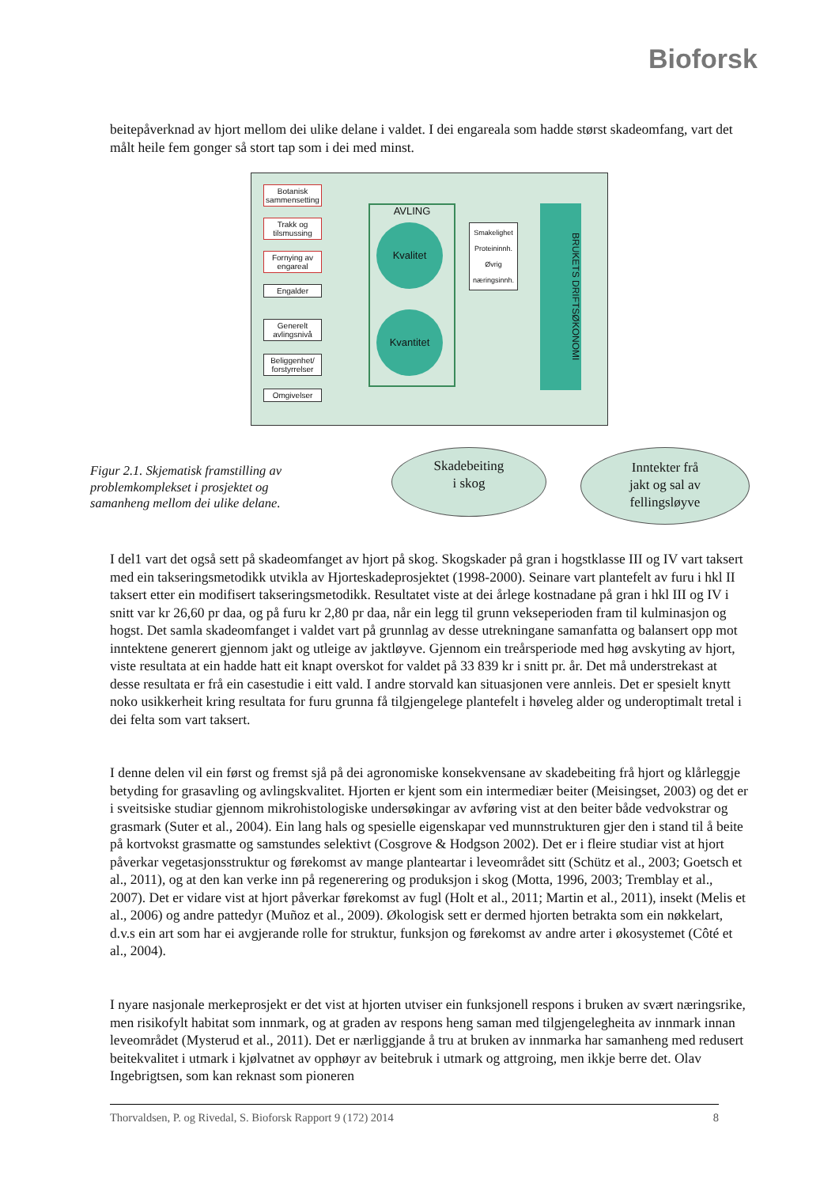Bioforsk
beitepåverknad av hjort mellom dei ulike delane i valdet. I dei engareala som hadde størst skadeomfang, vart det målt heile fem gonger så stort tap som i dei med minst.
Botanisk sammensetting
Trakk og tilsmussing
Fornying av engareal
Engalder
Generelt avlingsnivå
Beliggenhet/ forstyrrelser
Omgivelser
AVLING
Kvalitet
Kvantitet
Smakelighet
Proteininnh.
Øvrig næringsinnh.
BRUKETS DRIFTSØKONOMI
Figur 2.1. Skjematisk framstilling av problemkomplekset i prosjektet og samanheng mellom dei ulike delane.
Skadebeiting
i skog
Inntekter frå
jakt og sal av
fellingsløyve
I del1 vart det også sett på skadeomfanget av hjort på skog. Skogskader på gran i hogstklasse III og IV vart taksert med ein takseringsmetodikk utvikla av Hjorteskadeprosjektet (1998-2000). Seinare vart plantefelt av furu i hkl II taksert etter ein modifisert takseringsmetodikk. Resultatet viste at dei årlege kostnadane på gran i hkl III og IV i snitt var kr 26,60 pr daa, og på furu kr 2,80 pr daa, når ein legg til grunn vekseperioden fram til kulminasjon og hogst. Det samla skadeomfanget i valdet vart på grunnlag av desse utrekningane samanfatta og balansert opp mot inntektene generert gjennom jakt og utleige av jaktløyve. Gjennom ein treårsperiode med høg avskyting av hjort, viste resultata at ein hadde hatt eit knapt overskot for valdet på 33 839 kr i snitt pr. år. Det må understrekast at desse resultata er frå ein casestudie i eitt vald. I andre storvald kan situasjonen vere annleis. Det er spesielt knytt noko usikkerheit kring resultata for furu grunna få tilgjengelege plantefelt i høveleg alder og underoptimalt tretal i dei felta som vart taksert.
I denne delen vil ein først og fremst sjå på dei agronomiske konsekvensane av skadebeiting frå hjort og klårleggje betyding for grasavling og avlingskvalitet. Hjorten er kjent som ein intermediær beiter (Meisingset, 2003) og det er i sveitsiske studiar gjennom mikrohistologiske undersøkingar av avføring vist at den beiter både vedvokstrar og grasmark (Suter et al., 2004). Ein lang hals og spesielle eigenskapar ved munnstrukturen gjer den i stand til å beite på kortvokst grasmatte og samstundes selektivt (Cosgrove & Hodgson 2002). Det er i fleire studiar vist at hjort påverkar vegetasjonsstruktur og førekomst av mange planteartar i leveområdet sitt (Schütz et al., 2003; Goetsch et al., 2011), og at den kan verke inn på regenerering og produksjon i skog (Motta, 1996, 2003; Tremblay et al., 2007). Det er vidare vist at hjort påverkar førekomst av fugl (Holt et al., 2011; Martin et al., 2011), insekt (Melis et al., 2006) og andre pattedyr (Muñoz et al., 2009). Økologisk sett er dermed hjorten betrakta som ein nøkkelart, d.v.s ein art som har ei avgjerande rolle for struktur, funksjon og førekomst av andre arter i økosystemet (Côté et al., 2004).
I nyare nasjonale merkeprosjekt er det vist at hjorten utviser ein funksjonell respons i bruken av svært næringsrike, men risikofylt habitat som innmark, og at graden av respons heng saman med tilgjengelegheita av innmark innan leveområdet (Mysterud et al., 2011). Det er nærliggjande å tru at bruken av innmarka har samanheng med redusert beitekvalitet i utmark i kjølvatnet av opphøyr av beitebruk i utmark og attgroing, men ikkje berre det. Olav Ingebrigtsen, som kan reknast som pioneren
Thorvaldsen, P. og Rivedal, S. Bioforsk Rapport 9 (172) 2014 8